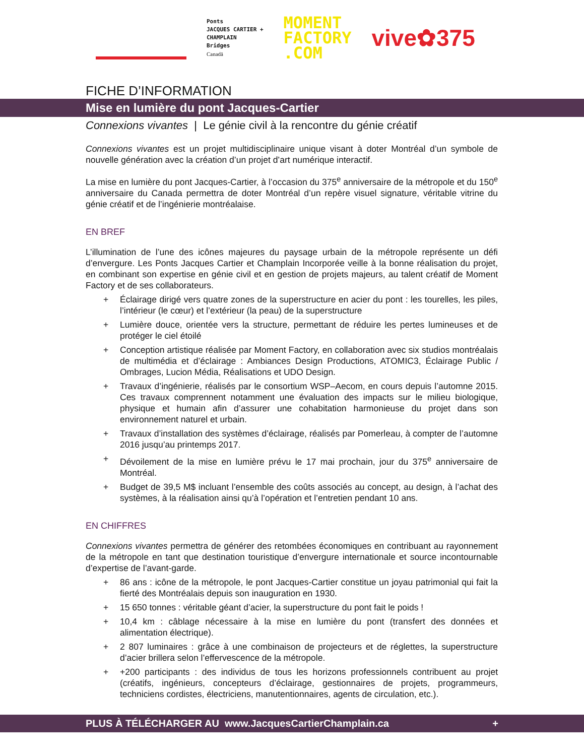Ponts
JACQUES CARTIER +
CHAMPLAIN
Bridges
Canadä
MOMENT
FACTORY
.COM
vive✿375
FICHE D’INFORMATION
Mise en lumière du pont Jacques-Cartier
Connexions vivantes | Le génie civil à la rencontre du génie créatif
Connexions vivantes est un projet multidisciplinaire unique visant à doter Montréal d’un symbole de nouvelle génération avec la création d’un projet d’art numérique interactif.
La mise en lumière du pont Jacques-Cartier, à l’occasion du 375<sup>e</sup> anniversaire de la métropole et du 150<sup>e</sup> anniversaire du Canada permettra de doter Montréal d’un repère visuel signature, véritable vitrine du génie créatif et de l’ingénierie montréalaise.
EN BREF
L’illumination de l’une des icônes majeures du paysage urbain de la métropole représente un défi d’envergure. Les Ponts Jacques Cartier et Champlain Incorporée veille à la bonne réalisation du projet, en combinant son expertise en génie civil et en gestion de projets majeurs, au talent créatif de Moment Factory et de ses collaborateurs.
+ Éclairage dirigé vers quatre zones de la superstructure en acier du pont : les tourelles, les piles, l’intérieur (le cœur) et l’extérieur (la peau) de la superstructure
+ Lumière douce, orientée vers la structure, permettant de réduire les pertes lumineuses et de protéger le ciel étoilé
+ Conception artistique réalisée par Moment Factory, en collaboration avec six studios montréalais de multimédia et d’éclairage : Ambiances Design Productions, ATOMIC3, Éclairage Public / Ombrages, Lucion Média, Réalisations et UDO Design.
+ Travaux d’ingénierie, réalisés par le consortium WSP–Aecom, en cours depuis l’automne 2015. Ces travaux comprennent notamment une évaluation des impacts sur le milieu biologique, physique et humain afin d’assurer une cohabitation harmonieuse du projet dans son environnement naturel et urbain.
+ Travaux d’installation des systèmes d’éclairage, réalisés par Pomerleau, à compter de l’automne 2016 jusqu’au printemps 2017.
+ Dévoilement de la mise en lumière prévu le 17 mai prochain, jour du 375<sup>e</sup> anniversaire de Montréal.
+ Budget de 39,5 M$ incluant l’ensemble des coûts associés au concept, au design, à l’achat des systèmes, à la réalisation ainsi qu’à l’opération et l’entretien pendant 10 ans.
EN CHIFFRES
Connexions vivantes permettra de générer des retombées économiques en contribuant au rayonnement de la métropole en tant que destination touristique d’envergure internationale et source incontournable d’expertise de l’avant-garde.
+ 86 ans : icône de la métropole, le pont Jacques-Cartier constitue un joyau patrimonial qui fait la fierté des Montréalais depuis son inauguration en 1930.
+ 15 650 tonnes : véritable géant d’acier, la superstructure du pont fait le poids !
+ 10,4 km : câblage nécessaire à la mise en lumière du pont (transfert des données et alimentation électrique).
+ 2 807 luminaires : grâce à une combinaison de projecteurs et de réglettes, la superstructure d’acier brillera selon l’effervescence de la métropole.
+ +200 participants : des individus de tous les horizons professionnels contribuent au projet (créatifs, ingénieurs, concepteurs d’éclairage, gestionnaires de projets, programmeurs, techniciens cordistes, électriciens, manutentionnaires, agents de circulation, etc.).
PLUS À TÉLÉCHARGER AU www.JacquesCartierChamplain.ca +